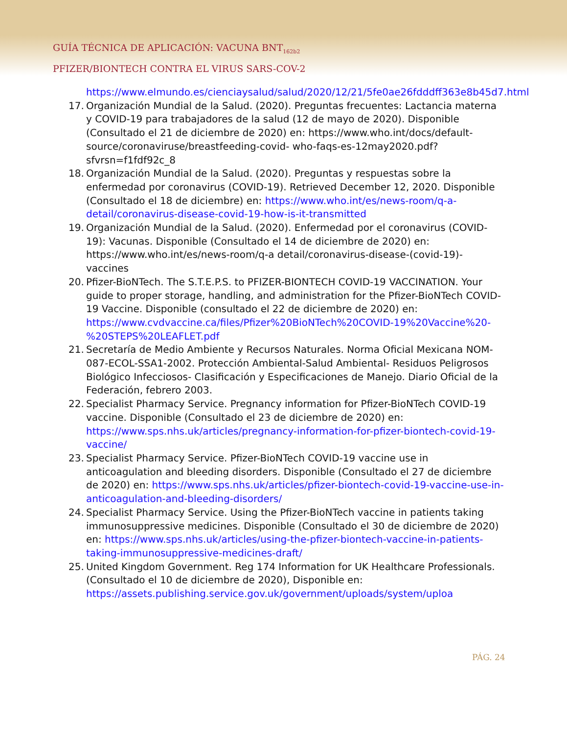GUÍA TÉCNICA DE APLICACIÓN: VACUNA BNT<sub>162b2</sub>
PFIZER/BIONTECH CONTRA EL VIRUS SARS-COV-2
https://www.elmundo.es/cienciaysalud/salud/2020/12/21/5fe0ae26fdddff363e8b45d7.html
17. Organización Mundial de la Salud. (2020). Preguntas frecuentes: Lactancia materna y COVID-19 para trabajadores de la salud (12 de mayo de 2020). Disponible (Consultado el 21 de diciembre de 2020) en: https://www.who.int/docs/default-source/coronaviruse/breastfeeding-covid- who-faqs-es-12may2020.pdf?sfvrsn=f1fdf92c_8
18. Organización Mundial de la Salud. (2020). Preguntas y respuestas sobre la enfermedad por coronavirus (COVID-19). Retrieved December 12, 2020. Disponible (Consultado el 18 de diciembre) en: https://www.who.int/es/news-room/q-a-detail/coronavirus-disease-covid-19-how-is-it-transmitted
19. Organización Mundial de la Salud. (2020). Enfermedad por el coronavirus (COVID-19): Vacunas. Disponible (Consultado el 14 de diciembre de 2020) en: https://www.who.int/es/news-room/q-a detail/coronavirus-disease-(covid-19)-vaccines
20. Pfizer-BioNTech. The S.T.E.P.S. to PFIZER-BIONTECH COVID-19 VACCINATION. Your guide to proper storage, handling, and administration for the Pfizer-BioNTech COVID-19 Vaccine. Disponible (consultado el 22 de diciembre de 2020) en: https://www.cvdvaccine.ca/files/Pfizer%20BioNTech%20COVID-19%20Vaccine%20-%20STEPS%20LEAFLET.pdf
21. Secretaría de Medio Ambiente y Recursos Naturales. Norma Oficial Mexicana NOM-087-ECOL-SSA1-2002. Protección Ambiental-Salud Ambiental- Residuos Peligrosos Biológico Infecciosos- Clasificación y Especificaciones de Manejo. Diario Oficial de la Federación, febrero 2003.
22. Specialist Pharmacy Service. Pregnancy information for Pfizer-BioNTech COVID-19 vaccine. Disponible (Consultado el 23 de diciembre de 2020) en: https://www.sps.nhs.uk/articles/pregnancy-information-for-pfizer-biontech-covid-19-vaccine/
23. Specialist Pharmacy Service. Pfizer-BioNTech COVID-19 vaccine use in anticoagulation and bleeding disorders. Disponible (Consultado el 27 de diciembre de 2020) en: https://www.sps.nhs.uk/articles/pfizer-biontech-covid-19-vaccine-use-in-anticoagulation-and-bleeding-disorders/
24. Specialist Pharmacy Service. Using the Pfizer-BioNTech vaccine in patients taking immunosuppressive medicines. Disponible (Consultado el 30 de diciembre de 2020) en: https://www.sps.nhs.uk/articles/using-the-pfizer-biontech-vaccine-in-patients-taking-immunosuppressive-medicines-draft/
25. United Kingdom Government. Reg 174 Information for UK Healthcare Professionals. (Consultado el 10 de diciembre de 2020), Disponible en: https://assets.publishing.service.gov.uk/government/uploads/system/uploa
PÁG. 24